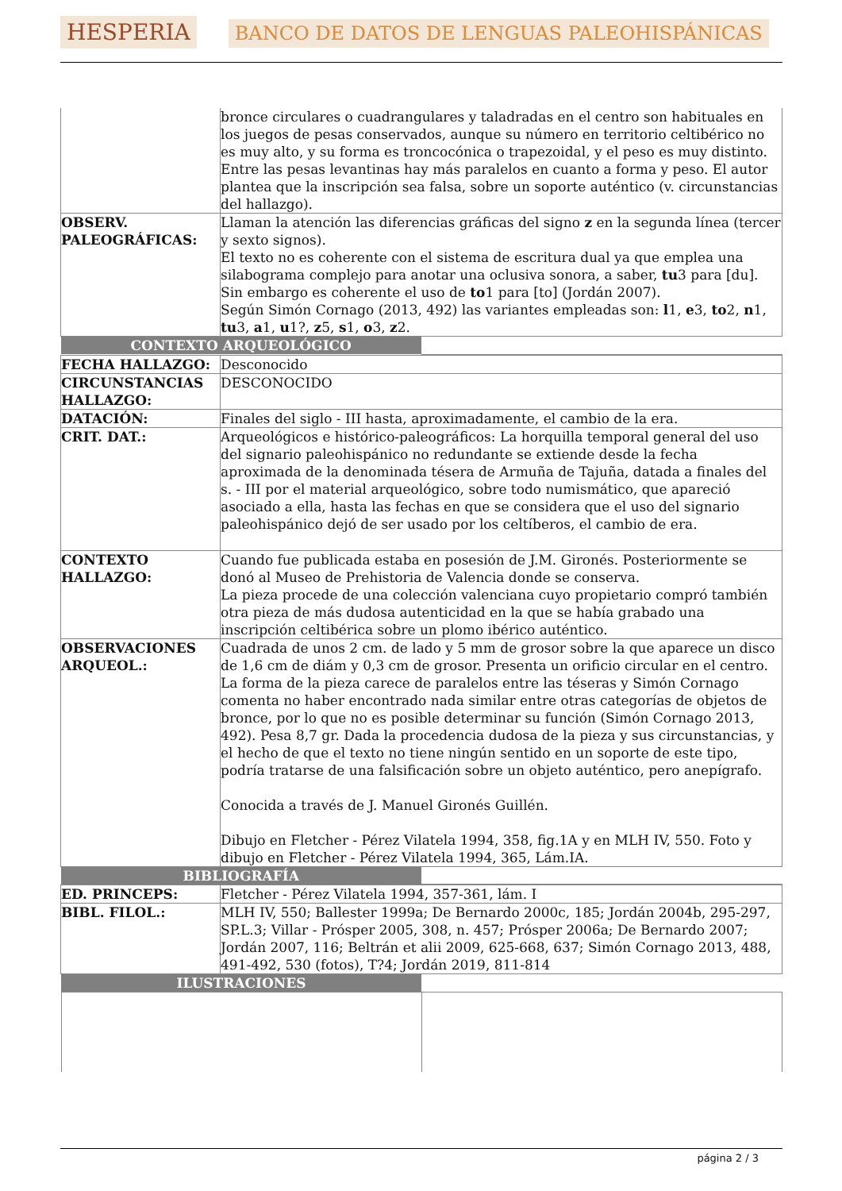HESPERIA BANCO DE DATOS DE LENGUAS PALEOHISPÁNICAS
| | bronce circulares o cuadrangulares y taladradas en el centro son habituales en los juegos de pesas conservados, aunque su número en territorio celtibérico no es muy alto, y su forma es troncocónica o trapezoidal, y el peso es muy distinto. Entre las pesas levantinas hay más paralelos en cuanto a forma y peso. El autor plantea que la inscripción sea falsa, sobre un soporte auténtico (v. circunstancias del hallazgo). |
| OBSERV. PALEOGRÁFICAS: | Llaman la atención las diferencias gráficas del signo z en la segunda línea (tercer y sexto signos). El texto no es coherente con el sistema de escritura dual ya que emplea una silabograma complejo para anotar una oclusiva sonora, a saber, tu 3 para [du]. Sin embargo es coherente el uso de to 1 para [to] (Jordán 2007). Según Simón Cornago (2013, 492) las variantes empleadas son: l 1, e 3, to 2, n 1, tu 3, a 1, u 1?, z 5, s 1, o 3, z 2. |
| / CONTEXTO ARQUEOLÓGICO / / | |
| FECHA HALLAZGO: | Desconocido |
| CIRCUNSTANCIAS HALLAZGO: | DESCONOCIDO |
| DATACIÓN: | Finales del siglo - III hasta, aproximadamente, el cambio de la era. |
| CRIT. DAT.: | Arqueológicos e histórico-paleográficos: La horquilla temporal general del uso del signario paleohispánico no redundante se extiende desde la fecha aproximada de la denominada tésera de Armuña de Tajuña, datada a finales del s. - III por el material arqueológico, sobre todo numismático, que apareció asociado a ella, hasta las fechas en que se considera que el uso del signario paleohispánico dejó de ser usado por los celtíberos, el cambio de era. |
| CONTEXTO HALLAZGO: | Cuando fue publicada estaba en posesión de J.M. Gironés. Posteriormente se donó al Museo de Prehistoria de Valencia donde se conserva. La pieza procede de una colección valenciana cuyo propietario compró también otra pieza de más dudosa autenticidad en la que se había grabado una inscripción celtibérica sobre un plomo ibérico auténtico. |
| OBSERVACIONES ARQUEOL.: | Cuadrada de unos 2 cm. de lado y 5 mm de grosor sobre la que aparece un disco de 1,6 cm de diám y 0,3 cm de grosor. Presenta un orificio circular en el centro. La forma de la pieza carece de paralelos entre las téseras y Simón Cornago comenta no haber encontrado nada similar entre otras categorías de objetos de bronce, por lo que no es posible determinar su función (Simón Cornago 2013, 492). Pesa 8,7 gr. Dada la procedencia dudosa de la pieza y sus circunstancias, y el hecho de que el texto no tiene ningún sentido en un soporte de este tipo, podría tratarse de una falsificación sobre un objeto auténtico, pero anepígrafo. Conocida a través de J. Manuel Gironés Guillén. Dibujo en Fletcher - Pérez Vilatela 1994, 358, fig.1A y en MLH IV, 550. Foto y dibujo en Fletcher - Pérez Vilatela 1994, 365, Lám.IA. |
| / BIBLIOGRAFÍA / / | |
| ED. PRINCEPS: | Fletcher - Pérez Vilatela 1994, 357-361, lám. I |
| BIBL. FILOL.: | MLH IV, 550; Ballester 1999a; De Bernardo 2000c, 185; Jordán 2004b, 295-297, SP.L.3; Villar - Prósper 2005, 308, n. 457; Prósper 2006a; De Bernardo 2007; Jordán 2007, 116; Beltrán et alii 2009, 625-668, 637; Simón Cornago 2013, 488, 491-492, 530 (fotos), T?4; Jordán 2019, 811-814 |
| / ILUSTRACIONES / / | |
página 2 / 3